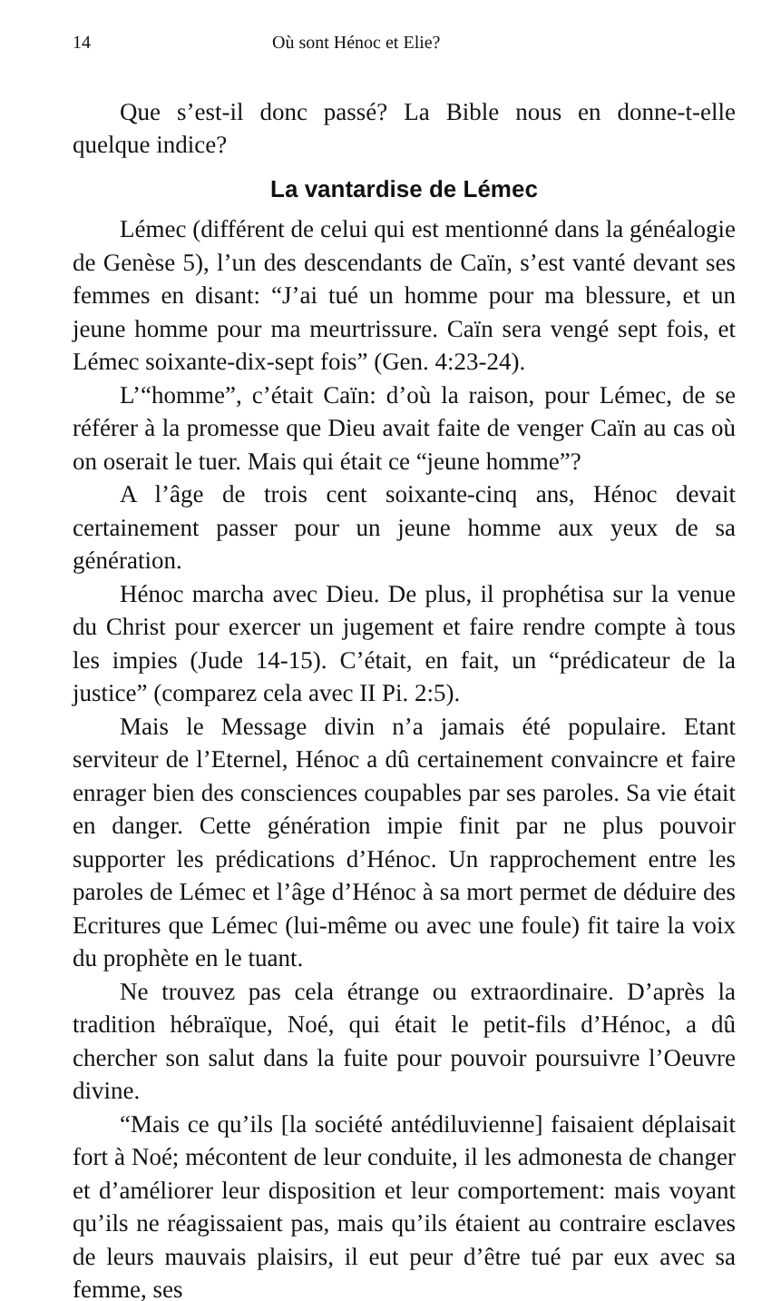14 Où sont Hénoc et Elie?
Que s’est-il donc passé? La Bible nous en donne-t-elle quelque indice?
La vantardise de Lémec
Lémec (différent de celui qui est mentionné dans la généalogie de Genèse 5), l’un des descendants de Caïn, s’est vanté devant ses femmes en disant: “J’ai tué un homme pour ma blessure, et un jeune homme pour ma meurtrissure. Caïn sera vengé sept fois, et Lémec soixante-dix-sept fois” (Gen. 4:23-24).
L’“homme”, c’était Caïn: d’où la raison, pour Lémec, de se référer à la promesse que Dieu avait faite de venger Caïn au cas où on oserait le tuer. Mais qui était ce “jeune homme”?
A l’âge de trois cent soixante-cinq ans, Hénoc devait certainement passer pour un jeune homme aux yeux de sa génération.
Hénoc marcha avec Dieu. De plus, il prophétisa sur la venue du Christ pour exercer un jugement et faire rendre compte à tous les impies (Jude 14-15). C’était, en fait, un “prédicateur de la justice” (comparez cela avec II Pi. 2:5).
Mais le Message divin n’a jamais été populaire. Etant serviteur de l’Eternel, Hénoc a dû certainement convaincre et faire enrager bien des consciences coupables par ses paroles. Sa vie était en danger. Cette génération impie finit par ne plus pouvoir supporter les prédications d’Hénoc. Un rapprochement entre les paroles de Lémec et l’âge d’Hénoc à sa mort permet de déduire des Ecritures que Lémec (lui-même ou avec une foule) fit taire la voix du prophète en le tuant.
Ne trouvez pas cela étrange ou extraordinaire. D’après la tradition hébraïque, Noé, qui était le petit-fils d’Hénoc, a dû chercher son salut dans la fuite pour pouvoir poursuivre l’Oeuvre divine.
“Mais ce qu’ils [la société antédiluvienne] faisaient déplaisait fort à Noé; mécontent de leur conduite, il les admonesta de changer et d’améliorer leur disposition et leur comportement: mais voyant qu’ils ne réagissaient pas, mais qu’ils étaient au contraire esclaves de leurs mauvais plaisirs, il eut peur d’être tué par eux avec sa femme, ses